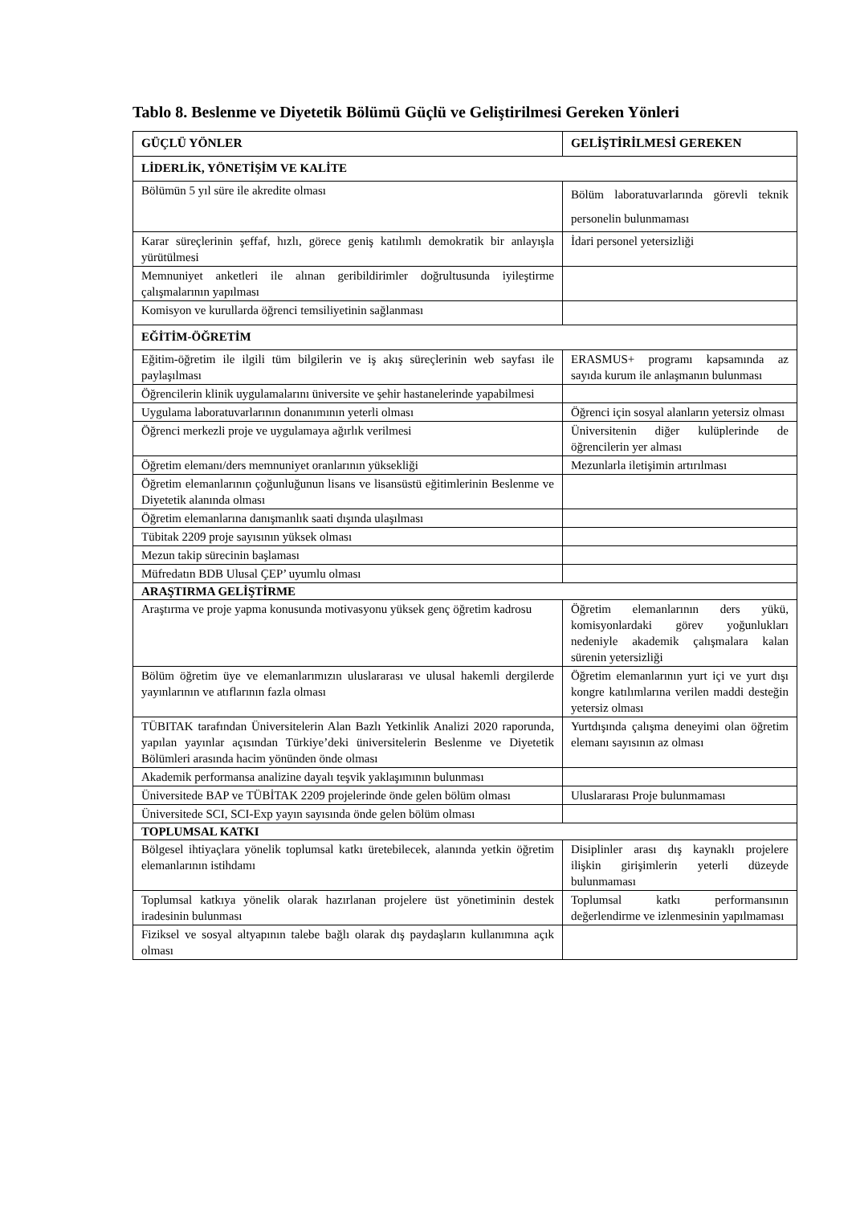Tablo 8. Beslenme ve Diyetetik Bölümü Güçlü ve Geliştirilmesi Gereken Yönleri
| GÜÇLÜ YÖNLER | GELİŞTİRİLMESİ GEREKEN |
| --- | --- |
| LİDERLİK, YÖNETİŞİM VE KALİTE | |
| Bölümün 5 yıl süre ile akredite olması | Bölüm laboratuvarlarında görevli teknik personelin bulunmaması |
| Karar süreçlerinin şeffaf, hızlı, görece geniş katılımlı demokratik bir anlayışla yürütülmesi | İdari personel yetersizliği |
| Memnuniyet anketleri ile alınan geribildirimler doğrultusunda iyileştirme çalışmalarının yapılması | |
| Komisyon ve kurullarda öğrenci temsiliyetinin sağlanması | |
| EĞİTİM-ÖĞRETİM | |
| Eğitim-öğretim ile ilgili tüm bilgilerin ve iş akış süreçlerinin web sayfası ile paylaşılması | ERASMUS+ programı kapsamında az sayıda kurum ile anlaşmanın bulunması |
| Öğrencilerin klinik uygulamalarını üniversite ve şehir hastanelerinde yapabilmesi | |
| Uygulama laboratuvarlarının donanımının yeterli olması | Öğrenci için sosyal alanların yetersiz olması |
| Öğrenci merkezli proje ve uygulamaya ağırlık verilmesi | Üniversitenin diğer kulüplerinde de öğrencilerin yer alması |
| Öğretim elemanı/ders memnuniyet oranlarının yüksekliği | Mezunlarla iletişimin artırılması |
| Öğretim elemanlarının çoğunluğunun lisans ve lisansüstü eğitimlerinin Beslenme ve Diyetetik alanında olması | |
| Öğretim elemanlarına danışmanlık saati dışında ulaşılması | |
| Tübitak 2209 proje sayısının yüksek olması | |
| Mezun takip sürecinin başlaması | |
| Müfredatın BDB Ulusal ÇEP’ uyumlu olması | |
| ARAŞTIRMA GELİŞTİRME | |
| Araştırma ve proje yapma konusunda motivasyonu yüksek genç öğretim kadrosu | Öğretim elemanlarının ders yükü, komisyonlardaki görev yoğunlukları nedeniyle akademik çalışmalara kalan sürenin yetersizliği |
| Bölüm öğretim üye ve elemanlarımızın uluslararası ve ulusal hakemli dergilerde yayınlarının ve atıflarının fazla olması | Öğretim elemanlarının yurt içi ve yurt dışı kongre katılımlarına verilen maddi desteğin yetersiz olması |
| TÜBITAK tarafından Üniversitelerin Alan Bazlı Yetkinlik Analizi 2020 raporunda, yapılan yayınlar açısından Türkiye’deki üniversitelerin Beslenme ve Diyetetik Bölümleri arasında hacim yönünden önde olması | Yurtdışında çalışma deneyimi olan öğretim elemanı sayısının az olması |
| Akademik performansa analizine dayalı teşvik yaklaşımının bulunması | |
| Üniversitede BAP ve TÜBİTAK 2209 projelerinde önde gelen bölüm olması | Uluslararası Proje bulunmaması |
| Üniversitede SCI, SCI-Exp yayın sayısında önde gelen bölüm olması | |
| TOPLUMSAL KATKI | |
| Bölgesel ihtiyaçlara yönelik toplumsal katkı üretebilecek, alanında yetkin öğretim elemanlarının istihdamı | Disiplinler arası dış kaynaklı projelere ilişkin girişimlerin yeterli düzeyde bulunmaması |
| Toplumsal katkıya yönelik olarak hazırlanan projelere üst yönetiminin destek iradesinin bulunması | Toplumsal katkı performansının değerlendirme ve izlenmesinin yapılmaması |
| Fiziksel ve sosyal altyapının talebe bağlı olarak dış paydaşların kullanımına açık olması | |